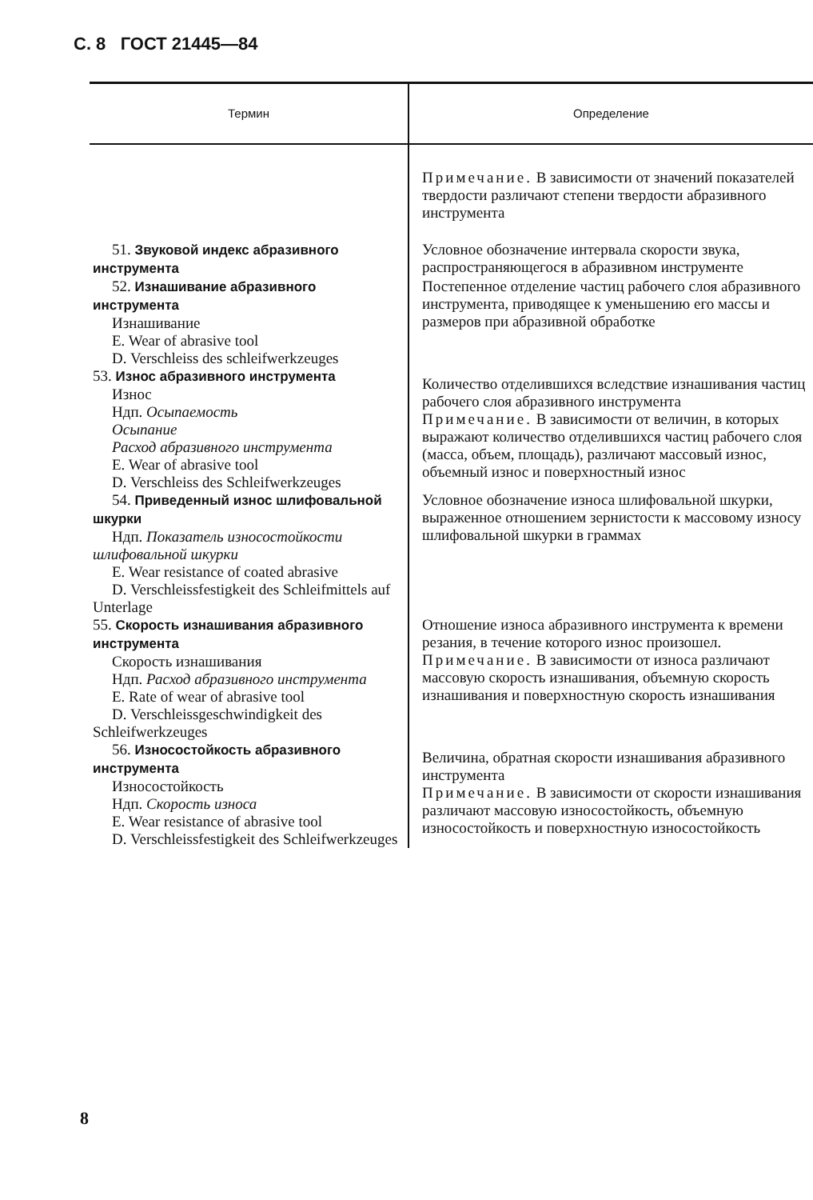С. 8 ГОСТ 21445—84
| Термин | Определение |
| --- | --- |
| | Примечание. В зависимости от значений показателей твердости различают степени твердости абразивного инструмента |
| 51. Звуковой индекс абразивного инструмента | Условное обозначение интервала скорости звука, распространяющегося в абразивном инструменте |
| 52. Изнашивание абразивного инструмента Изнашивание E. Wear of abrasive tool D. Verschleiss des schleifwerkzeuges | Постепенное отделение частиц рабочего слоя абразивного инструмента, приводящее к уменьшению его массы и размеров при абразивной обработке |
| 53. Износ абразивного инструмента Износ Ндп. Осыпаемость Осыпание Расход абразивного инструмента E. Wear of abrasive tool D. Verschleiss des Schleifwerkzeuges | Количество отделившихся вследствие изнашивания частиц рабочего слоя абразивного инструмента Примечание. В зависимости от величин, в которых выражают количество отделившихся частиц рабочего слоя (масса, объем, площадь), различают массовый износ, объемный износ и поверхностный износ |
| 54. Приведенный износ шлифовальной шкурки Ндп. Показатель износостойкости шлифовальной шкурки E. Wear resistance of coated abrasive D. Verschleissfestigkeit des Schleifmittels auf Unterlage | Условное обозначение износа шлифовальной шкурки, выраженное отношением зернистости к массовому износу шлифовальной шкурки в граммах |
| 55. Скорость изнашивания абразивного инструмента Скорость изнашивания Ндп. Расход абразивного инструмента E. Rate of wear of abrasive tool D. Verschleissgeschwindigkeit des Schleifwerkzeuges | Отношение износа абразивного инструмента к времени резания, в течение которого износ произошел. Примечание. В зависимости от износа различают массовую скорость изнашивания, объемную скорость изнашивания и поверхностную скорость изнашивания |
| 56. Износостойкость абразивного инструмента Износостойкость Ндп. Скорость износа E. Wear resistance of abrasive tool D. Verschleissfestigkeit des Schleifwerkzeuges | Величина, обратная скорости изнашивания абразивного инструмента Примечание. В зависимости от скорости изнашивания различают массовую износостойкость, объемную износостойкость и поверхностную износостойкость |
8